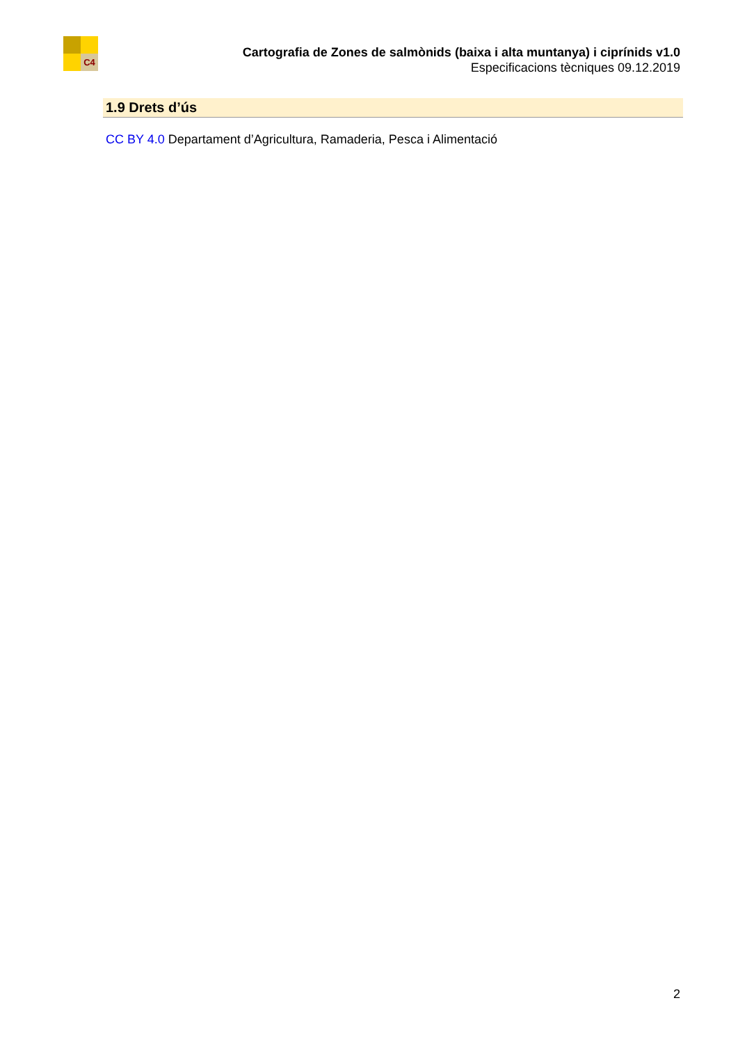C4
Cartografia de Zones de salmònids (baixa i alta muntanya) i ciprínids v1.0
Especificacions tècniques 09.12.2019
1.9 Drets d’ús
CC BY 4.0 Departament d’Agricultura, Ramaderia, Pesca i Alimentació
2